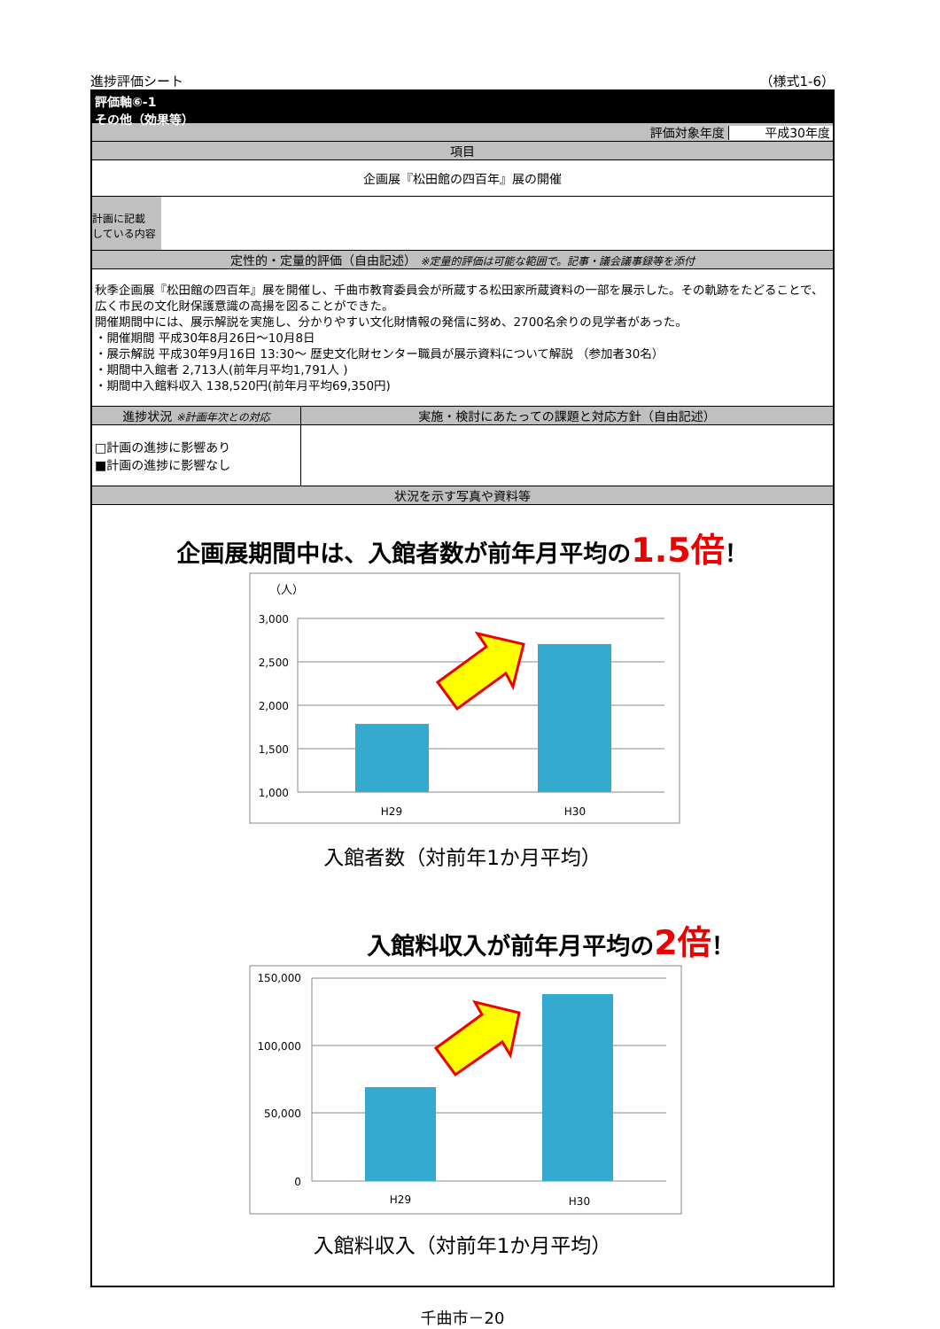進捗評価シート （様式1-6）
評価軸⑥-1
その他（効果等）
評価対象年度 平成30年度
項目
企画展『松田館の四百年』展の開催
計画に記載
している内容
定性的・定量的評価（自由記述） ※定量的評価は可能な範囲で。記事・議会議事録等を添付
秋季企画展『松田館の四百年』展を開催し、千曲市教育委員会が所蔵する松田家所蔵資料の一部を展示した。その軌跡をたどることで、広く市民の文化財保護意識の高揚を図ることができた。
開催期間中には、展示解説を実施し、分かりやすい文化財情報の発信に努め、2700名余りの見学者があった。
・開催期間 平成30年8月26日～10月8日
・展示解説 平成30年9月16日 13:30～ 歴史文化財センター職員が展示資料について解説 （参加者30名）
・期間中入館者 2,713人(前年月平均1,791人 )
・期間中入館料収入 138,520円(前年月平均69,350円)
| 進捗状況 ※計画年次との対応 | 実施・検討にあたっての課題と対応方針（自由記述） |
| □計画の進捗に影響あり ■計画の進捗に影響なし | |
状況を示す写真や資料等
企画展期間中は、入館者数が前年月平均の1.5倍！
（人）
3,000
2,500
2,000
1,500
1,000
H29
H30
入館者数（対前年1か月平均）
入館料収入が前年月平均の2倍！
150,000
100,000
50,000
0
H29
H30
入館料収入（対前年1か月平均）
千曲市－20